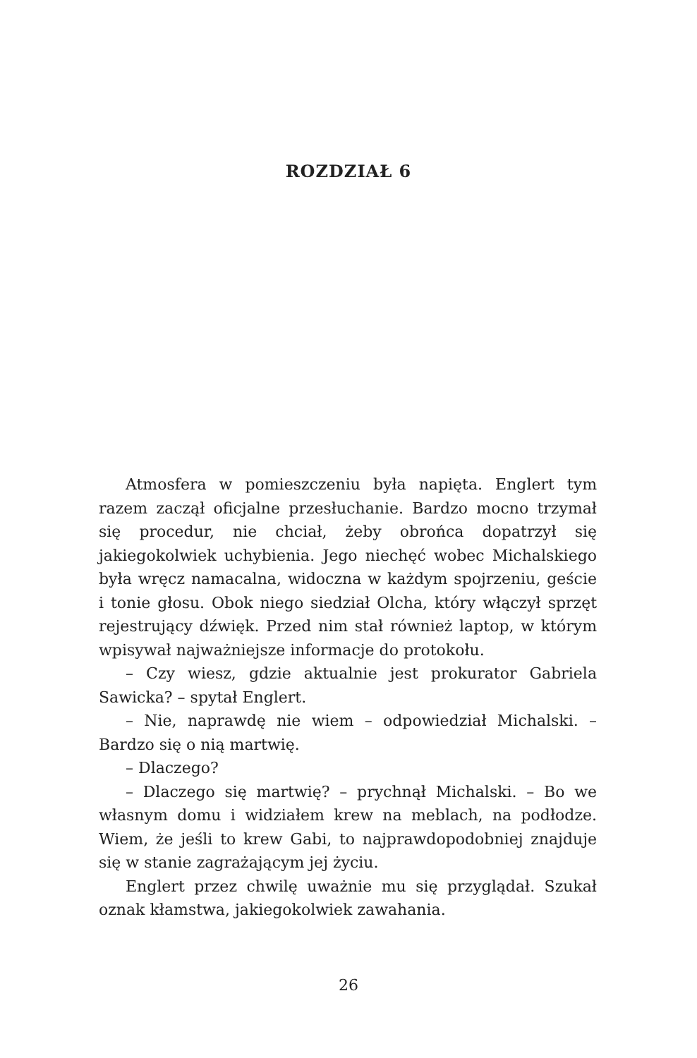ROZDZIAŁ 6
Atmosfera w pomieszczeniu była napięta. Englert tym razem zaczął oficjalne przesłuchanie. Bardzo mocno trzymał się procedur, nie chciał, żeby obrońca dopatrzył się jakiegokolwiek uchybienia. Jego niechęć wobec Michalskiego była wręcz namacalna, widoczna w każdym spojrzeniu, geście i tonie głosu. Obok niego siedział Olcha, który włączył sprzęt rejestrujący dźwięk. Przed nim stał również laptop, w którym wpisywał najważniejsze informacje do protokołu.
– Czy wiesz, gdzie aktualnie jest prokurator Gabriela Sawicka? – spytał Englert.
– Nie, naprawdę nie wiem – odpowiedział Michalski. – Bardzo się o nią martwię.
– Dlaczego?
– Dlaczego się martwię? – prychnął Michalski. – Bo we własnym domu i widziałem krew na meblach, na podłodze. Wiem, że jeśli to krew Gabi, to najprawdopodobniej znajduje się w stanie zagrażającym jej życiu.
Englert przez chwilę uważnie mu się przyglądał. Szukał oznak kłamstwa, jakiegokolwiek zawahania.
26